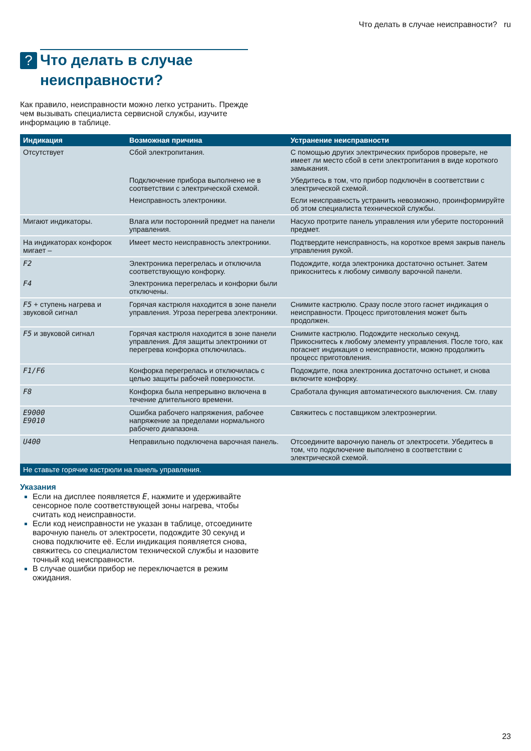Что делать в случае неисправности? ru
?
Что делать в случае неисправности?
Как правило, неисправности можно легко устранить. Прежде чем вызывать специалиста сервисной службы, изучите информацию в таблице.
| Индикация | Возможная причина | Устранение неисправности |
| --- | --- | --- |
| Отсутствует | Сбой электропитания. | С помощью других электрических приборов проверьте, не имеет ли место сбой в сети электропитания в виде короткого замыкания. |
| | Подключение прибора выполнено не в соответствии с электрической схемой. | Убедитесь в том, что прибор подключён в соответствии с электрической схемой. |
| | Неисправность электроники. | Если неисправность устранить невозможно, проинформируйте об этом специалиста технической службы. |
| Мигают индикаторы. | Влага или посторонний предмет на панели управления. | Насухо протрите панель управления или уберите посторонний предмет. |
| На индикаторах конфорок мигает – | Имеет место неисправность электроники. | Подтвердите неисправность, на короткое время закрыв панель управления рукой. |
| F2 | Электроника перегрелась и отключила соответствующую конфорку. | Подождите, когда электроника достаточно остынет. Затем прикоснитесь к любому символу варочной панели. |
| F4 | Электроника перегрелась и конфорки были отключены. | |
| F5 + ступень нагрева и звуковой сигнал | Горячая кастрюля находится в зоне панели управления. Угроза перегрева электроники. | Снимите кастрюлю. Сразу после этого гаснет индикация о неисправности. Процесс приготовления может быть продолжен. |
| F5 и звуковой сигнал | Горячая кастрюля находится в зоне панели управления. Для защиты электроники от перегрева конфорка отключилась. | Снимите кастрюлю. Подождите несколько секунд. Прикоснитесь к любому элементу управления. После того, как погаснет индикация о неисправности, можно продолжить процесс приготовления. |
| F1/F6 | Конфорка перегрелась и отключилась с целью защиты рабочей поверхности. | Подождите, пока электроника достаточно остынет, и снова включите конфорку. |
| F8 | Конфорка была непрерывно включена в течение длительного времени. | Сработала функция автоматического выключения. См. главу |
| E9000 E9010 | Ошибка рабочего напряжения, рабочее напряжение за пределами нормального рабочего диапазона. | Свяжитесь с поставщиком электроэнергии. |
| U400 | Неправильно подключена варочная панель. | Отсоедините варочную панель от электросети. Убедитесь в том, что подключение выполнено в соответствии с электрической схемой. |
| Не ставьте горячие кастрюли на панель управления. | | |
Указания
Если на дисплее появляется E, нажмите и удерживайте сенсорное поле соответствующей зоны нагрева, чтобы считать код неисправности.
Если код неисправности не указан в таблице, отсоедините варочную панель от электросети, подождите 30 секунд и снова подключите её. Если индикация появляется снова, свяжитесь со специалистом технической службы и назовите точный код неисправности.
В случае ошибки прибор не переключается в режим ожидания.
23